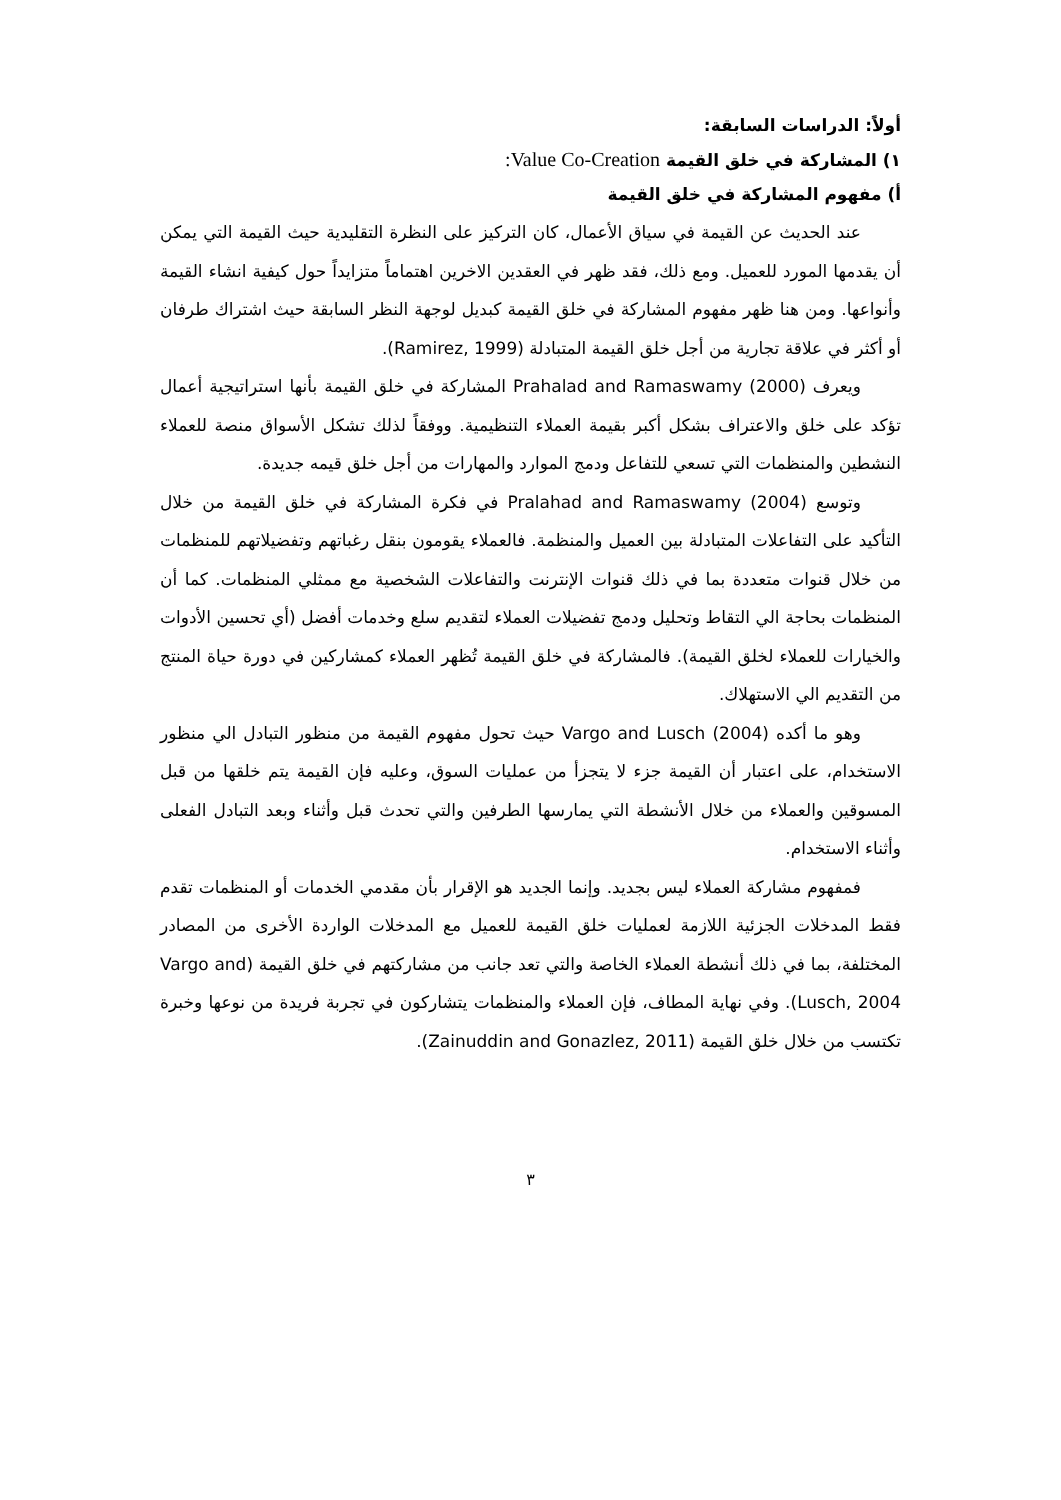أولاً: الدراسات السابقة:
١) المشاركة في خلق القيمة Value Co-Creation:
أ) مفهوم المشاركة في خلق القيمة
عند الحديث عن القيمة في سياق الأعمال، كان التركيز على النظرة التقليدية حيث القيمة التي يمكن أن يقدمها المورد للعميل. ومع ذلك، فقد ظهر في العقدين الاخرين اهتماماً متزايداً حول كيفية انشاء القيمة وأنواعها. ومن هنا ظهر مفهوم المشاركة في خلق القيمة كبديل لوجهة النظر السابقة حيث اشتراك طرفان أو أكثر في علاقة تجارية من أجل خلق القيمة المتبادلة (Ramirez, 1999).
ويعرف (2000) Prahalad and Ramaswamy المشاركة في خلق القيمة بأنها استراتيجية أعمال تؤكد على خلق والاعتراف بشكل أكبر بقيمة العملاء التنظيمية. ووفقاً لذلك تشكل الأسواق منصة للعملاء النشطين والمنظمات التي تسعي للتفاعل ودمج الموارد والمهارات من أجل خلق قيمه جديدة.
وتوسع (2004) Pralahad and Ramaswamy في فكرة المشاركة في خلق القيمة من خلال التأكيد على التفاعلات المتبادلة بين العميل والمنظمة. فالعملاء يقومون بنقل رغباتهم وتفضيلاتهم للمنظمات من خلال قنوات متعددة بما في ذلك قنوات الإنترنت والتفاعلات الشخصية مع ممثلي المنظمات. كما أن المنظمات بحاجة الي التقاط وتحليل ودمج تفضيلات العملاء لتقديم سلع وخدمات أفضل (أي تحسين الأدوات والخيارات للعملاء لخلق القيمة). فالمشاركة في خلق القيمة تُظهر العملاء كمشاركين في دورة حياة المنتج من التقديم الي الاستهلاك.
وهو ما أكده (2004) Vargo and Lusch حيث تحول مفهوم القيمة من منظور التبادل الي منظور الاستخدام، على اعتبار أن القيمة جزء لا يتجزأ من عمليات السوق، وعليه فإن القيمة يتم خلقها من قبل المسوقين والعملاء من خلال الأنشطة التي يمارسها الطرفين والتي تحدث قبل وأثناء وبعد التبادل الفعلى وأثناء الاستخدام.
فمفهوم مشاركة العملاء ليس بجديد. وإنما الجديد هو الإقرار بأن مقدمي الخدمات أو المنظمات تقدم فقط المدخلات الجزئية اللازمة لعمليات خلق القيمة للعميل مع المدخلات الواردة الأخرى من المصادر المختلفة، بما في ذلك أنشطة العملاء الخاصة والتي تعد جانب من مشاركتهم في خلق القيمة (Vargo and Lusch, 2004). وفي نهاية المطاف، فإن العملاء والمنظمات يتشاركون في تجربة فريدة من نوعها وخبرة تكتسب من خلال خلق القيمة (Zainuddin and Gonazlez, 2011).
٣